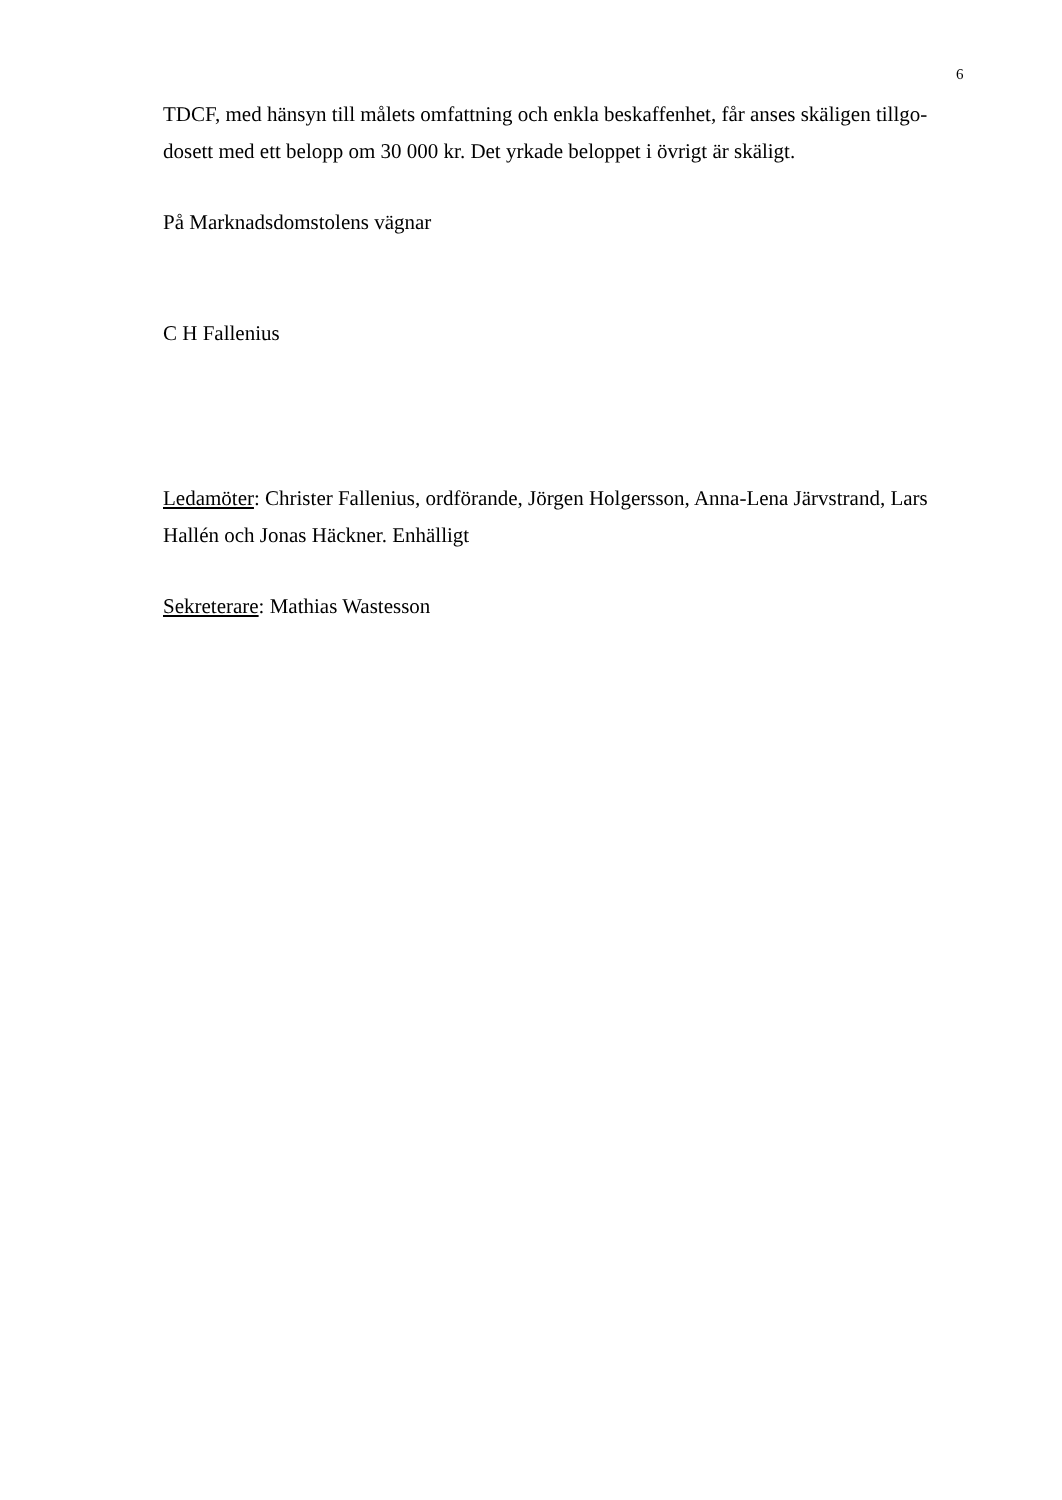6
TDCF, med hänsyn till målets omfattning och enkla beskaffenhet, får anses skäligen tillgo-dosett med ett belopp om 30 000 kr. Det yrkade beloppet i övrigt är skäligt.
På Marknadsdomstolens vägnar
C H Fallenius
Ledamöter: Christer Fallenius, ordförande, Jörgen Holgersson, Anna-Lena Järvstrand, Lars Hallén och Jonas Häckner. Enhälligt
Sekreterare: Mathias Wastesson